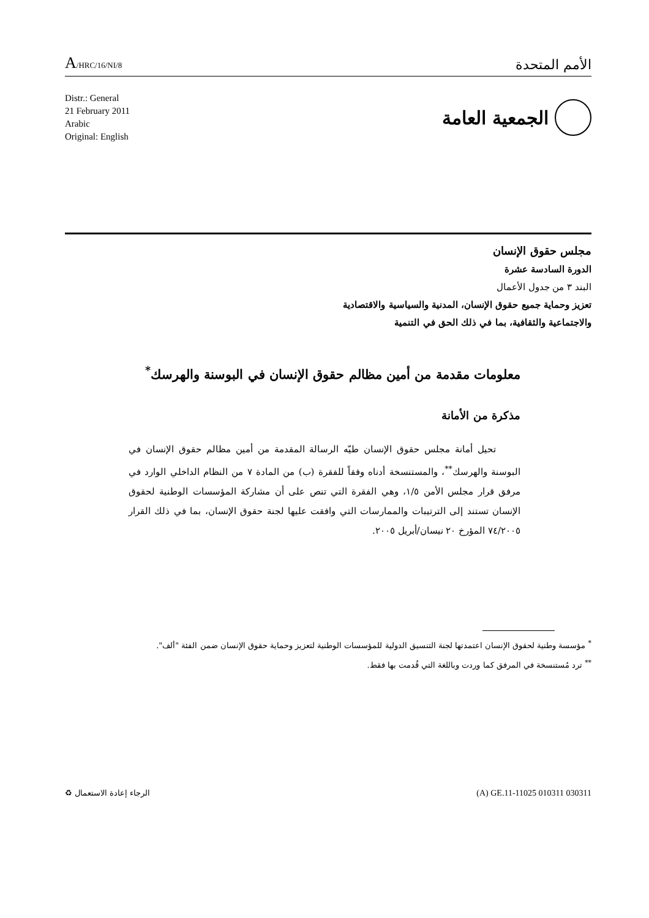A/HRC/16/NI/8
الأمم المتحدة
Distr.: General
21 February 2011
Arabic
Original: English
الجمعية العامة
مجلس حقوق الإنسان
الدورة السادسة عشرة
البند ٣ من جدول الأعمال
تعزيز وحماية جميع حقوق الإنسان، المدنية والسياسية والاقتصادية
والاجتماعية والثقافية، بما في ذلك الحق في التنمية
معلومات مقدمة من أمين مظالم حقوق الإنسان في البوسنة والهرسك<sup>*</sup>
مذكرة من الأمانة
تحيل أمانة مجلس حقوق الإنسان طيّه الرسالة المقدمة من أمين مظالم حقوق الإنسان في البوسنة والهرسك<sup>**</sup>، والمستنسخة أدناه وفقاً للفقرة (ب) من المادة ٧ من النظام الداخلي الوارد في مرفق قرار مجلس الأمن ١/٥، وهي الفقرة التي تنص على أن مشاركة المؤسسات الوطنية لحقوق الإنسان تستند إلى الترتيبات والممارسات التي وافقت عليها لجنة حقوق الإنسان، بما في ذلك القرار ٧٤/٢٠٠٥ المؤرخ ٢٠ نيسان/أبريل ٢٠٠٥.
<sup>*</sup> مؤسسة وطنية لحقوق الإنسان اعتمدتها لجنة التنسيق الدولية للمؤسسات الوطنية لتعزيز وحماية حقوق الإنسان ضمن الفئة "ألف".
<sup>**</sup> ترد مُستنسخة في المرفق كما وردت وباللغة التي قُدمت بها فقط.
الرجاء إعادة الاستعمال ♻ (A) GE.11-11025 010311 030311